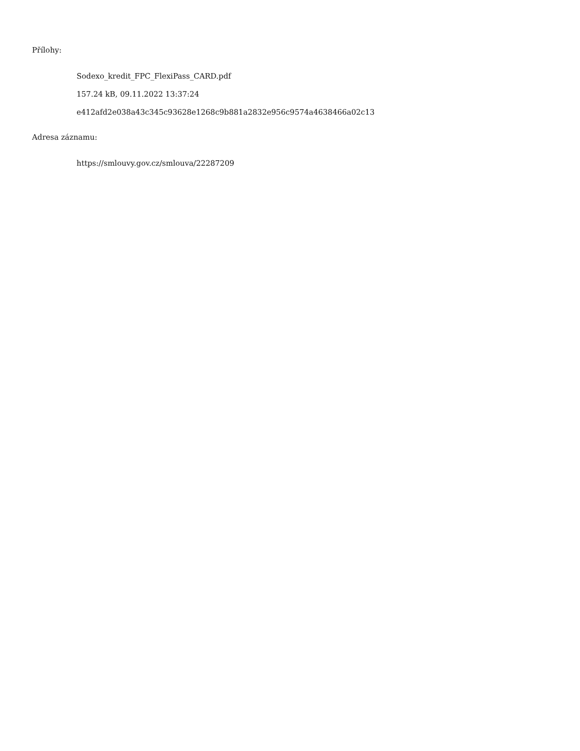Přílohy:
Sodexo_kredit_FPC_FlexiPass_CARD.pdf
157.24 kB, 09.11.2022 13:37:24
e412afd2e038a43c345c93628e1268c9b881a2832e956c9574a4638466a02c13
Adresa záznamu:
https://smlouvy.gov.cz/smlouva/22287209